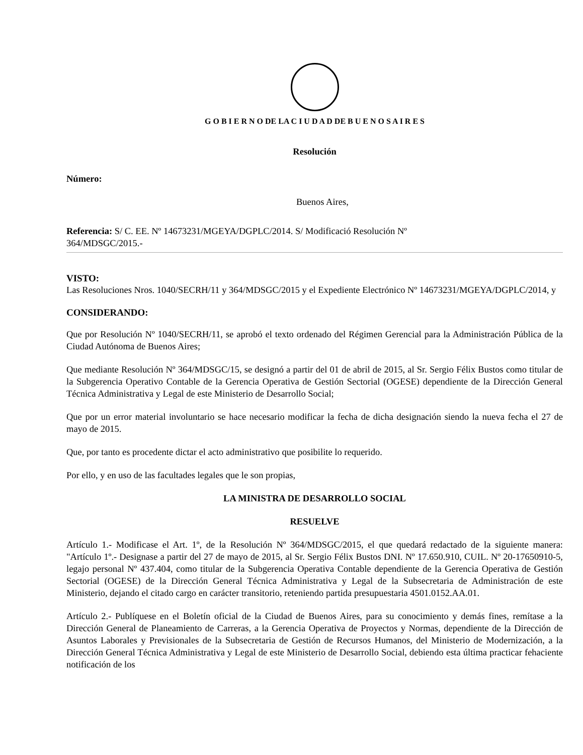G O B I E R N O DE LA C I U D A D DE B U E N O S A I R E S
Resolución
Número:
Buenos Aires,
Referencia: S/ C. EE. Nº 14673231/MGEYA/DGPLC/2014. S/ Modificació Resolución Nº
364/MDSGC/2015.-
VISTO:
Las Resoluciones Nros. 1040/SECRH/11 y 364/MDSGC/2015 y el Expediente Electrónico Nº 14673231/MGEYA/DGPLC/2014, y
CONSIDERANDO:
Que por Resolución Nº 1040/SECRH/11, se aprobó el texto ordenado del Régimen Gerencial para la Administración Pública de la Ciudad Autónoma de Buenos Aires;
Que mediante Resolución Nº 364/MDSGC/15, se designó a partir del 01 de abril de 2015, al Sr. Sergio Félix Bustos como titular de la Subgerencia Operativo Contable de la Gerencia Operativa de Gestión Sectorial (OGESE) dependiente de la Dirección General Técnica Administrativa y Legal de este Ministerio de Desarrollo Social;
Que por un error material involuntario se hace necesario modificar la fecha de dicha designación siendo la nueva fecha el 27 de mayo de 2015.
Que, por tanto es procedente dictar el acto administrativo que posibilite lo requerido.
Por ello, y en uso de las facultades legales que le son propias,
LA MINISTRA DE DESARROLLO SOCIAL
RESUELVE
Artículo 1.- Modificase el Art. 1º, de la Resolución Nº 364/MDSGC/2015, el que quedará redactado de la siguiente manera: "Artículo 1º.- Designase a partir del 27 de mayo de 2015, al Sr. Sergio Félix Bustos DNI. Nº 17.650.910, CUIL. Nº 20-17650910-5, legajo personal Nº 437.404, como titular de la Subgerencia Operativa Contable dependiente de la Gerencia Operativa de Gestión Sectorial (OGESE) de la Dirección General Técnica Administrativa y Legal de la Subsecretaria de Administración de este Ministerio, dejando el citado cargo en carácter transitorio, reteniendo partida presupuestaria 4501.0152.AA.01.
Artículo 2.- Publíquese en el Boletín oficial de la Ciudad de Buenos Aires, para su conocimiento y demás fines, remítase a la Dirección General de Planeamiento de Carreras, a la Gerencia Operativa de Proyectos y Normas, dependiente de la Dirección de Asuntos Laborales y Previsionales de la Subsecretaria de Gestión de Recursos Humanos, del Ministerio de Modernización, a la Dirección General Técnica Administrativa y Legal de este Ministerio de Desarrollo Social, debiendo esta última practicar fehaciente notificación de los